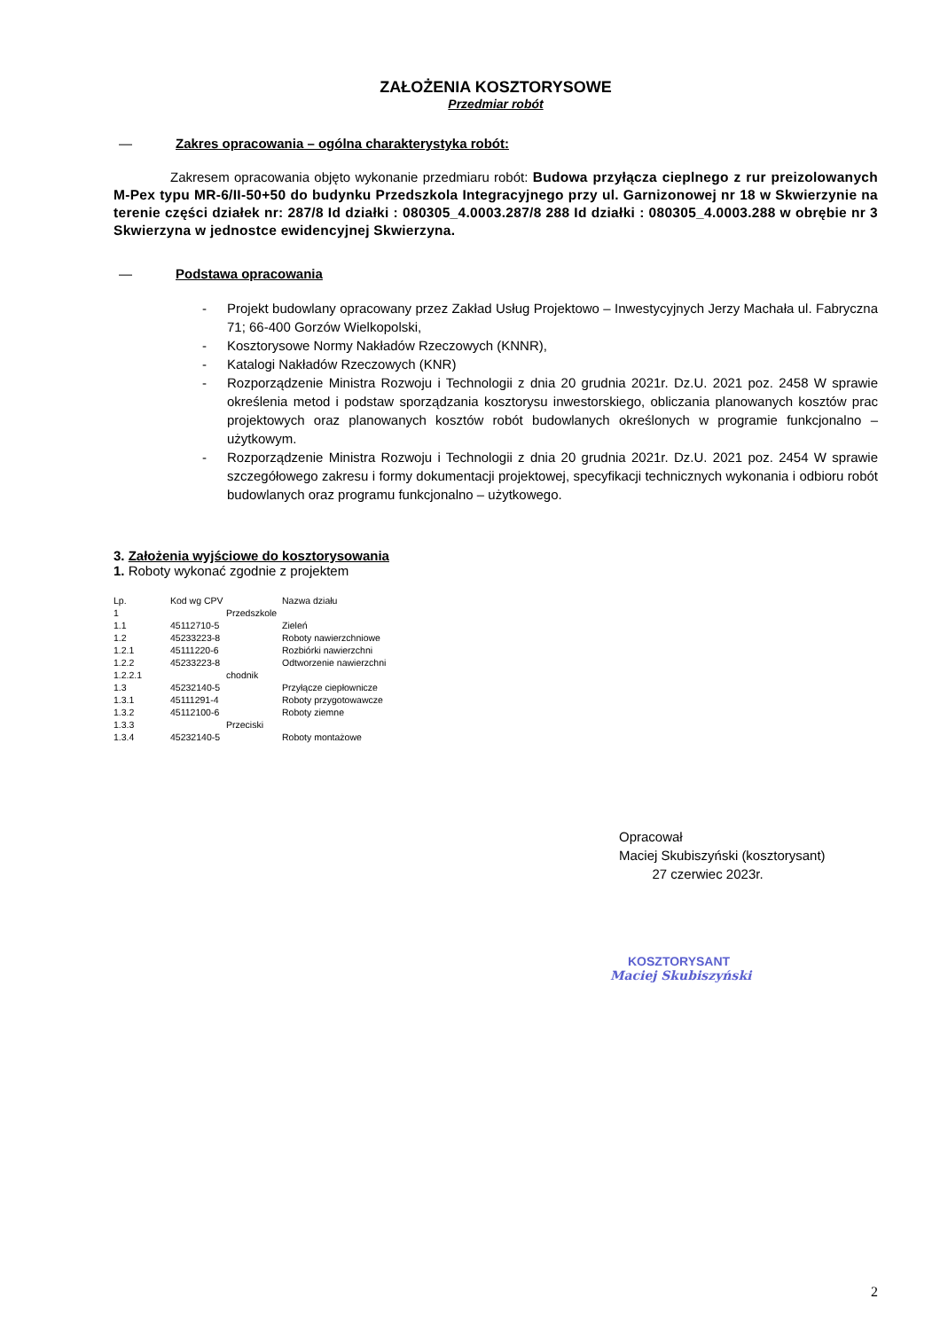ZAŁOŻENIA KOSZTORYSOWE
Przedmiar robót
— Zakres opracowania – ogólna charakterystyka robót:
Zakresem opracowania objęto wykonanie przedmiaru robót: Budowa przyłącza cieplnego z rur preizolowanych M-Pex typu MR-6/II-50+50 do budynku Przedszkola Integracyjnego przy ul. Garnizonowej nr 18 w Skwierzynie na terenie części działek nr: 287/8 Id działki : 080305_4.0003.287/8 288 Id działki : 080305_4.0003.288 w obrębie nr 3 Skwierzyna w jednostce ewidencyjnej Skwierzyna.
— Podstawa opracowania
- Projekt budowlany opracowany przez Zakład Usług Projektowo – Inwestycyjnych Jerzy Machała ul. Fabryczna 71; 66-400 Gorzów Wielkopolski,
- Kosztorysowe Normy Nakładów Rzeczowych (KNNR),
- Katalogi Nakładów Rzeczowych (KNR)
- Rozporządzenie Ministra Rozwoju i Technologii z dnia 20 grudnia 2021r. Dz.U. 2021 poz. 2458 W sprawie określenia metod i podstaw sporządzania kosztorysu inwestorskiego, obliczania planowanych kosztów prac projektowych oraz planowanych kosztów robót budowlanych określonych w programie funkcjonalno – użytkowym.
- Rozporządzenie Ministra Rozwoju i Technologii z dnia 20 grudnia 2021r. Dz.U. 2021 poz. 2454 W sprawie szczegółowego zakresu i formy dokumentacji projektowej, specyfikacji technicznych wykonania i odbioru robót budowlanych oraz programu funkcjonalno – użytkowego.
3. Założenia wyjściowe do kosztorysowania
1. Roboty wykonać zgodnie z projektem
| Lp. | Kod wg CPV | Nazwa działu |
| 1 | Przedszkole | |
| 1.1 | 45112710-5 | Zieleń |
| 1.2 | 45233223-8 | Roboty nawierzchniowe |
| 1.2.1 | 45111220-6 | Rozbiórki nawierzchni |
| 1.2.2 | 45233223-8 | Odtworzenie nawierzchni |
| 1.2.2.1 | chodnik | |
| 1.3 | 45232140-5 | Przyłącze ciepłownicze |
| 1.3.1 | 45111291-4 | Roboty przygotowawcze |
| 1.3.2 | 45112100-6 | Roboty ziemne |
| 1.3.3 | Przeciski | |
| 1.3.4 | 45232140-5 | Roboty montażowe |
Opracował
Maciej Skubiszyński (kosztorysant)
27 czerwiec 2023r.
KOSZTORYSANT
Maciej Skubiszyński
2